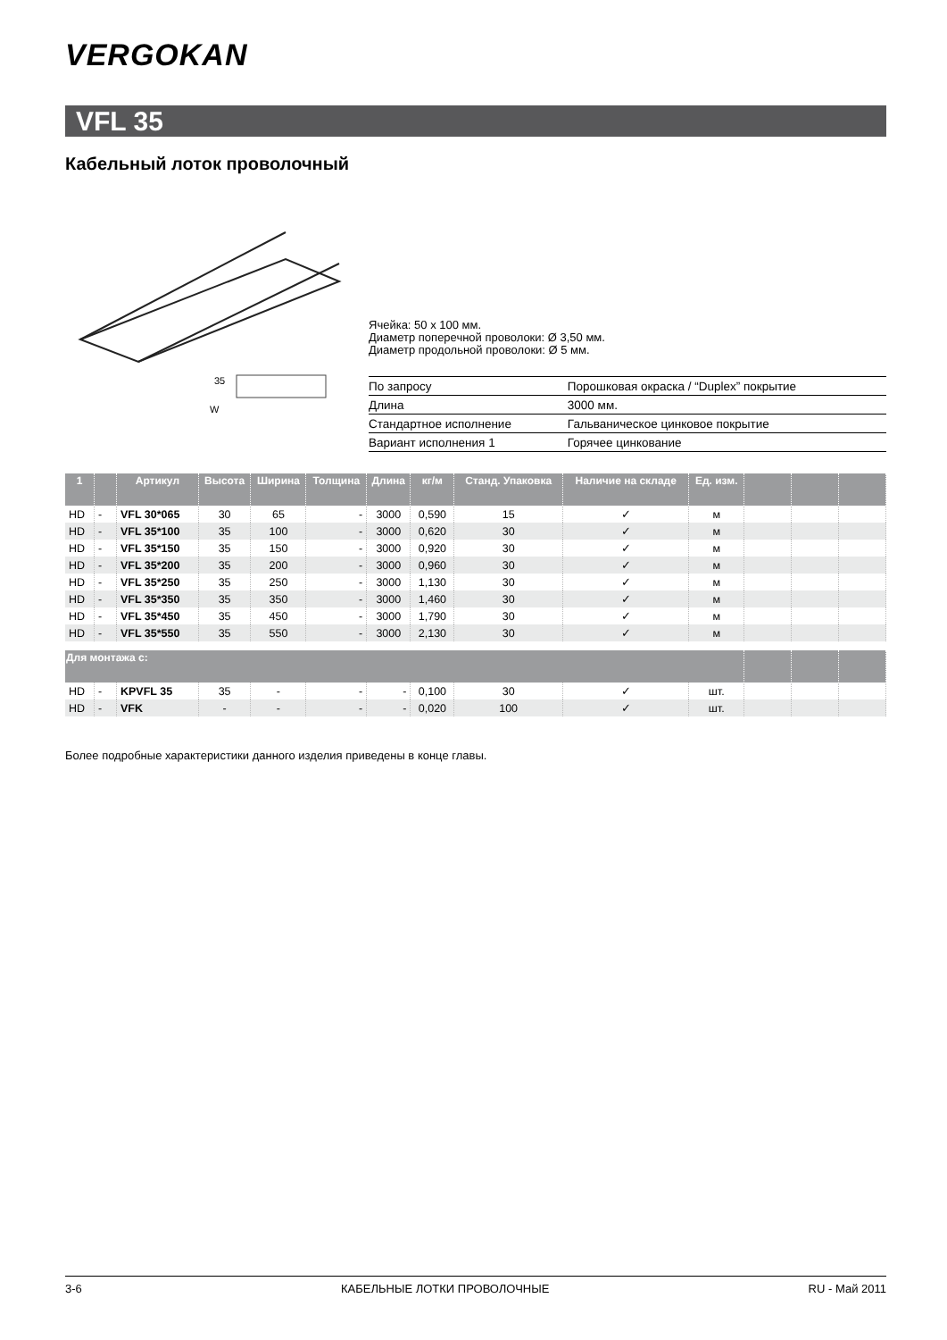VERGOKAN
VFL 35
Кабельный лоток проволочный
W
35
Ячейка: 50 x 100 мм.
Диаметр поперечной проволоки: Ø 3,50 мм.
Диаметр продольной проволоки: Ø 5 мм.
| По запросу | Порошковая окраска / “Duplex” покрытие |
| Длина | 3000 мм. |
| Стандартное исполнение | Гальваническое цинковое покрытие |
| Вариант исполнения 1 | Горячее цинкование |
| 1 | | Артикул | Высота | Ширина | Толщина | Длина | кг/м | Станд. Упаковка | Наличие на складе | Ед. изм. | | | |
| --- | --- | --- | --- | --- | --- | --- | --- | --- | --- | --- | --- | --- | --- |
| HD | - | VFL 30*065 | 30 | 65 | - | 3000 | 0,590 | 15 | ✓ | м | | | |
| HD | - | VFL 35*100 | 35 | 100 | - | 3000 | 0,620 | 30 | ✓ | м | | | |
| HD | - | VFL 35*150 | 35 | 150 | - | 3000 | 0,920 | 30 | ✓ | м | | | |
| HD | - | VFL 35*200 | 35 | 200 | - | 3000 | 0,960 | 30 | ✓ | м | | | |
| HD | - | VFL 35*250 | 35 | 250 | - | 3000 | 1,130 | 30 | ✓ | м | | | |
| HD | - | VFL 35*350 | 35 | 350 | - | 3000 | 1,460 | 30 | ✓ | м | | | |
| HD | - | VFL 35*450 | 35 | 450 | - | 3000 | 1,790 | 30 | ✓ | м | | | |
| HD | - | VFL 35*550 | 35 | 550 | - | 3000 | 2,130 | 30 | ✓ | м | | | |
| Для монтажа с: | | | | | | | | | | | | | |
| HD | - | KPVFL 35 | 35 | - | - | - | 0,100 | 30 | ✓ | шт. | | | |
| HD | - | VFK | - | - | - | - | 0,020 | 100 | ✓ | шт. | | | |
Более подробные характеристики данного изделия приведены в конце главы.
3-6 КАБЕЛЬНЫЕ ЛОТКИ ПРОВОЛОЧНЫЕ RU - Май 2011